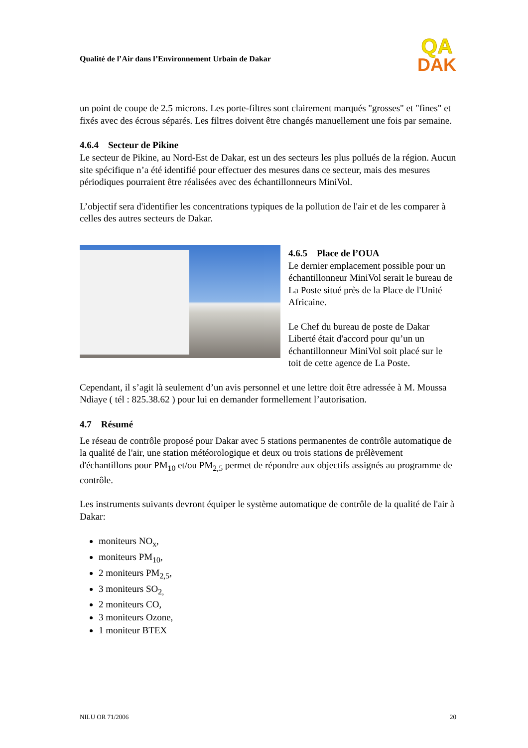Qualité de l’Air dans l’Environnement Urbain de Dakar
QA
DAK
un point de coupe de 2.5 microns. Les porte-filtres sont clairement marqués "grosses" et "fines" et fixés avec des écrous séparés. Les filtres doivent être changés manuellement une fois par semaine.
4.6.4 Secteur de Pikine
Le secteur de Pikine, au Nord-Est de Dakar, est un des secteurs les plus pollués de la région. Aucun site spécifique n’a été identifié pour effectuer des mesures dans ce secteur, mais des mesures périodiques pourraient être réalisées avec des échantillonneurs MiniVol.
L’objectif sera d'identifier les concentrations typiques de la pollution de l'air et de les comparer à celles des autres secteurs de Dakar.
4.6.5 Place de l’OUA
Le dernier emplacement possible pour un échantillonneur MiniVol serait le bureau de La Poste situé près de la Place de l'Unité Africaine.
Le Chef du bureau de poste de Dakar Liberté était d'accord pour qu’un un échantillonneur MiniVol soit placé sur le toit de cette agence de La Poste.
Cependant, il s’agit là seulement d’un avis personnel et une lettre doit être adressée à M. Moussa Ndiaye ( tél : 825.38.62 ) pour lui en demander formellement l’autorisation.
4.7 Résumé
Le réseau de contrôle proposé pour Dakar avec 5 stations permanentes de contrôle automatique de la qualité de l'air, une station météorologique et deux ou trois stations de prélèvement d'échantillons pour PM<sub>10</sub> et/ou PM<sub>2,5</sub> permet de répondre aux objectifs assignés au programme de contrôle.
Les instruments suivants devront équiper le système automatique de contrôle de la qualité de l'air à Dakar:
moniteurs NO<sub>x</sub>,
moniteurs PM<sub>10</sub>,
2 moniteurs PM<sub>2,5</sub>,
3 moniteurs SO<sub>2,</sub>
2 moniteurs CO,
3 moniteurs Ozone,
1 moniteur BTEX
NILU OR 71/2006 20